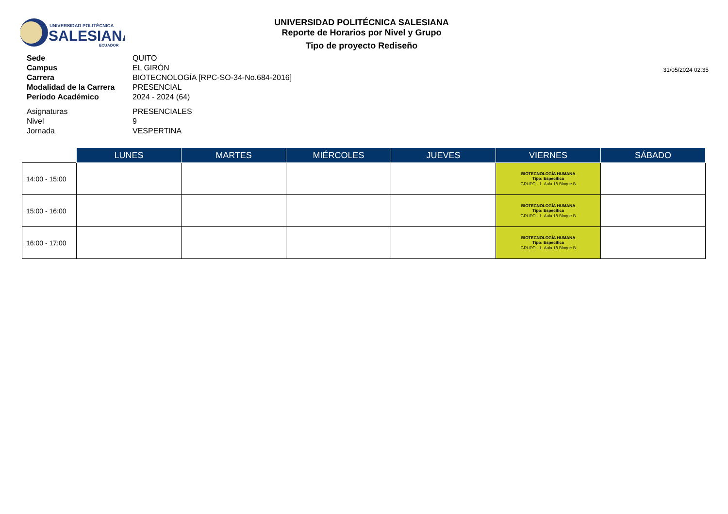UNIVERSIDAD POLITÉCNICA
SALESIANA
ECUADOR
UNIVERSIDAD POLITÉCNICA SALESIANA
Reporte de Horarios por Nivel y Grupo
Tipo de proyecto Rediseño
31/05/2024 02:35
Sede QUITO
Campus EL GIRÓN
Carrera BIOTECNOLOGÍA [RPC-SO-34-No.684-2016]
Modalidad de la Carrera PRESENCIAL
Período Académico 2024 - 2024 (64)
Asignaturas PRESENCIALES
Nivel 9
Jornada VESPERTINA
| | LUNES | MARTES | MIÉRCOLES | JUEVES | VIERNES | SÁBADO |
| --- | --- | --- | --- | --- | --- | --- |
| 14:00 - 15:00 | | | | | BIOTECNOLOGÍA HUMANA Tipo: Específica GRUPO - 1 Aula 18 Bloque B | |
| 15:00 - 16:00 | | | | | BIOTECNOLOGÍA HUMANA Tipo: Específica GRUPO - 1 Aula 18 Bloque B | |
| 16:00 - 17:00 | | | | | BIOTECNOLOGÍA HUMANA Tipo: Específica GRUPO - 1 Aula 18 Bloque B | |